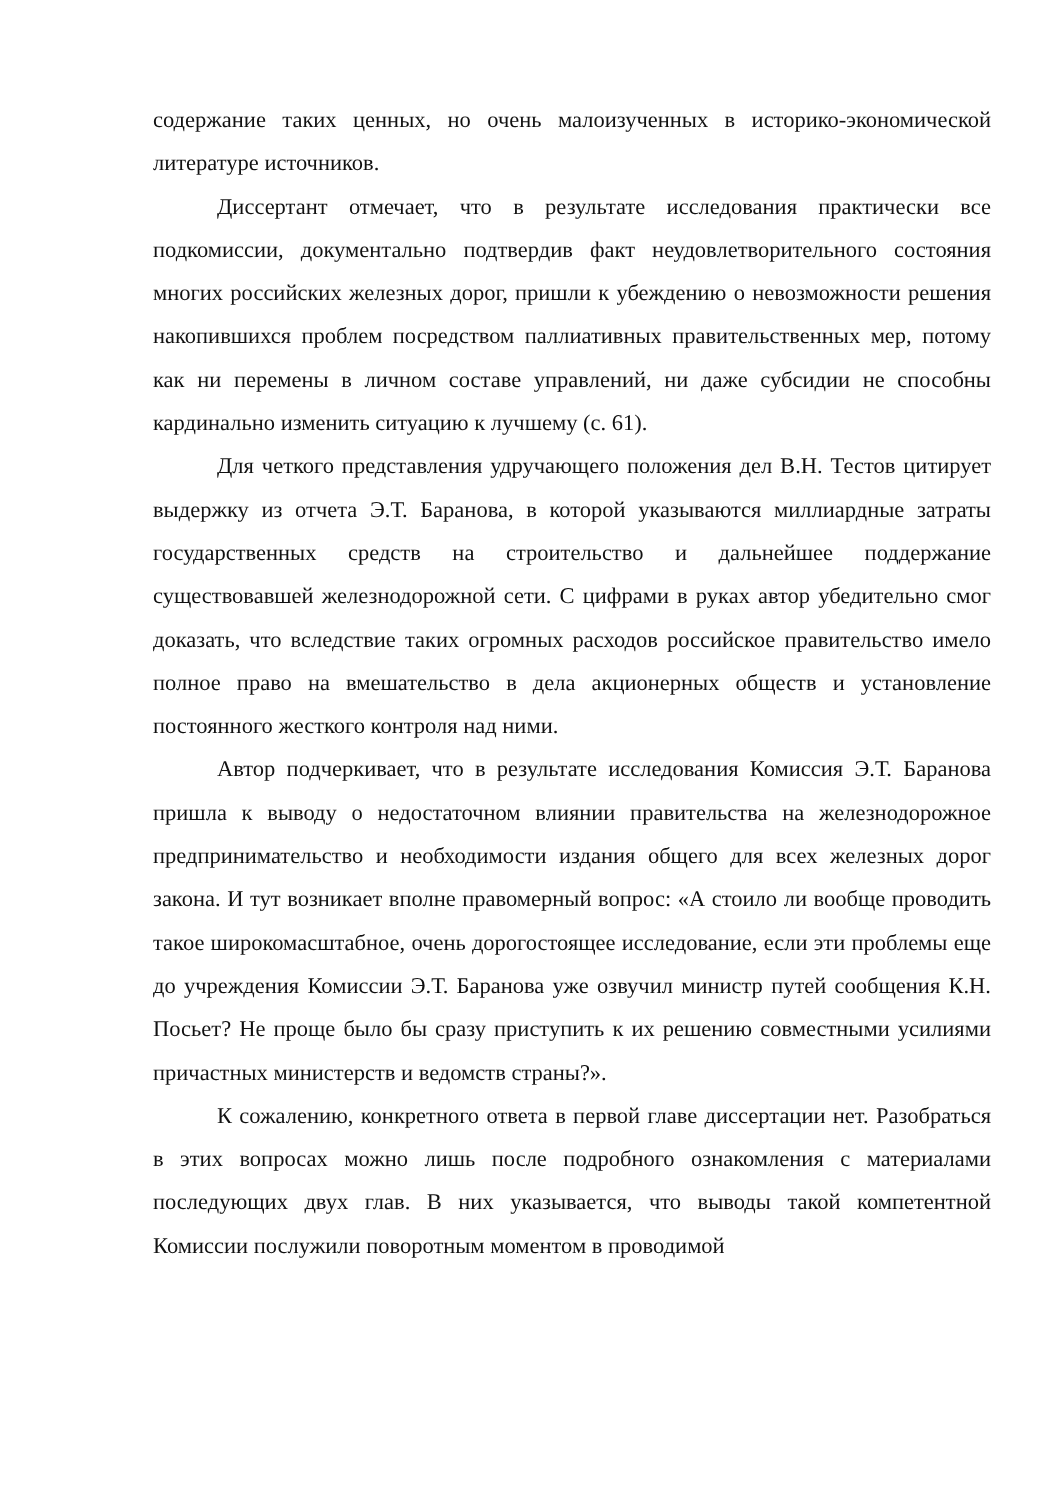содержание таких ценных, но очень малоизученных в историко-экономической литературе источников.
Диссертант отмечает, что в результате исследования практически все подкомиссии, документально подтвердив факт неудовлетворительного состояния многих российских железных дорог, пришли к убеждению о невозможности решения накопившихся проблем посредством паллиативных правительственных мер, потому как ни перемены в личном составе управлений, ни даже субсидии не способны кардинально изменить ситуацию к лучшему (с. 61).
Для четкого представления удручающего положения дел В.Н. Тестов цитирует выдержку из отчета Э.Т. Баранова, в которой указываются миллиардные затраты государственных средств на строительство и дальнейшее поддержание существовавшей железнодорожной сети. С цифрами в руках автор убедительно смог доказать, что вследствие таких огромных расходов российское правительство имело полное право на вмешательство в дела акционерных обществ и установление постоянного жесткого контроля над ними.
Автор подчеркивает, что в результате исследования Комиссия Э.Т. Баранова пришла к выводу о недостаточном влиянии правительства на железнодорожное предпринимательство и необходимости издания общего для всех железных дорог закона. И тут возникает вполне правомерный вопрос: «А стоило ли вообще проводить такое широкомасштабное, очень дорогостоящее исследование, если эти проблемы еще до учреждения Комиссии Э.Т. Баранова уже озвучил министр путей сообщения К.Н. Посьет? Не проще было бы сразу приступить к их решению совместными усилиями причастных министерств и ведомств страны?».
К сожалению, конкретного ответа в первой главе диссертации нет. Разобраться в этих вопросах можно лишь после подробного ознакомления с материалами последующих двух глав. В них указывается, что выводы такой компетентной Комиссии послужили поворотным моментом в проводимой